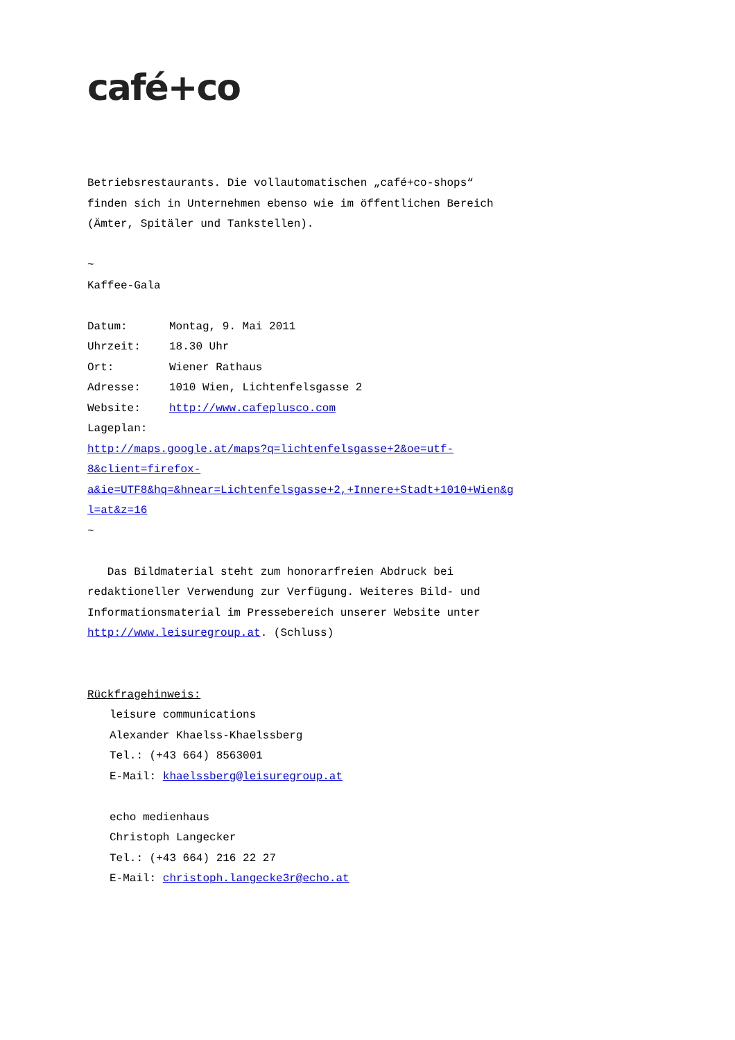café+co
Betriebsrestaurants. Die vollautomatischen „café+co-shops“
finden sich in Unternehmen ebenso wie im öffentlichen Bereich
(Ämter, Spitäler und Tankstellen).
~
Kaffee-Gala
Datum: Montag, 9. Mai 2011
Uhrzeit: 18.30 Uhr
Ort: Wiener Rathaus
Adresse: 1010 Wien, Lichtenfelsgasse 2
Website: http://www.cafeplusco.com
Lageplan:
http://maps.google.at/maps?q=lichtenfelsgasse+2&oe=utf-
8&client=firefox-
a&ie=UTF8&hq=&hnear=Lichtenfelsgasse+2,+Innere+Stadt+1010+Wien&g
l=at&z=16
~
Das Bildmaterial steht zum honorarfreien Abdruck bei
redaktioneller Verwendung zur Verfügung. Weiteres Bild- und
Informationsmaterial im Pressebereich unserer Website unter
http://www.leisuregroup.at. (Schluss)
Rückfragehinweis:
leisure communications
Alexander Khaelss-Khaelssberg
Tel.: (+43 664) 8563001
E-Mail: khaelssberg@leisuregroup.at
echo medienhaus
Christoph Langecker
Tel.: (+43 664) 216 22 27
E-Mail: christoph.langecke3r@echo.at